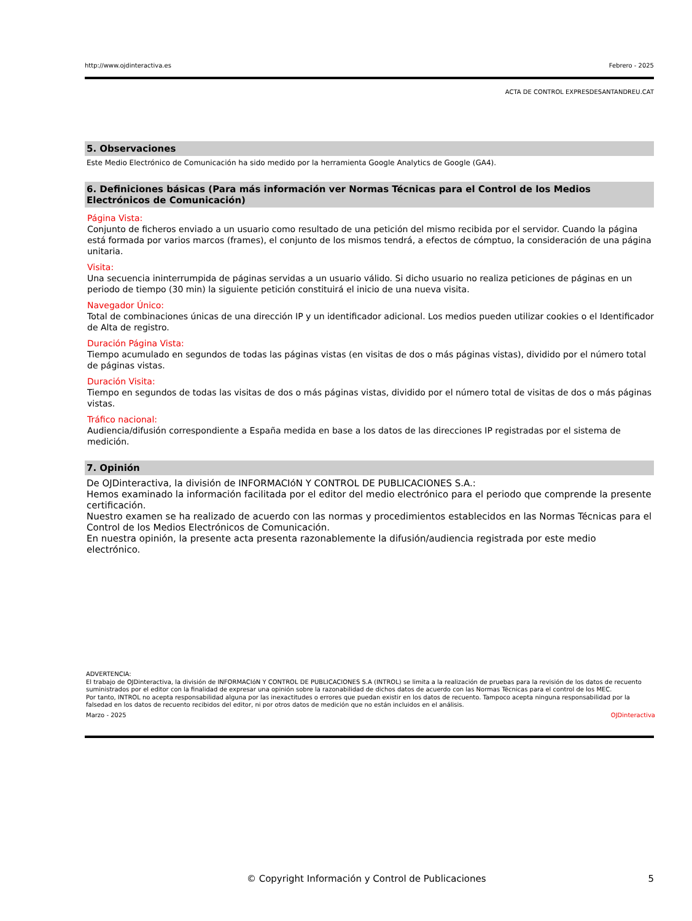http://www.ojdinteractiva.es Febrero - 2025
ACTA DE CONTROL EXPRESDESANTANDREU.CAT
5. Observaciones
Este Medio Electrónico de Comunicación ha sido medido por la herramienta Google Analytics de Google (GA4).
6. Definiciones básicas (Para más información ver Normas Técnicas para el Control de los Medios Electrónicos de Comunicación)
Página Vista:
Conjunto de ficheros enviado a un usuario como resultado de una petición del mismo recibida por el servidor. Cuando la página está formada por varios marcos (frames), el conjunto de los mismos tendrá, a efectos de cómptuo, la consideración de una página unitaria.
Visita:
Una secuencia ininterrumpida de páginas servidas a un usuario válido. Si dicho usuario no realiza peticiones de páginas en un periodo de tiempo (30 min) la siguiente petición constituirá el inicio de una nueva visita.
Navegador Único:
Total de combinaciones únicas de una dirección IP y un identificador adicional. Los medios pueden utilizar cookies o el Identificador de Alta de registro.
Duración Página Vista:
Tiempo acumulado en segundos de todas las páginas vistas (en visitas de dos o más páginas vistas), dividido por el número total de páginas vistas.
Duración Visita:
Tiempo en segundos de todas las visitas de dos o más páginas vistas, dividido por el número total de visitas de dos o más páginas vistas.
Tráfico nacional:
Audiencia/difusión correspondiente a España medida en base a los datos de las direcciones IP registradas por el sistema de medición.
7. Opinión
De OJDinteractiva, la división de INFORMACIóN Y CONTROL DE PUBLICACIONES S.A.:
Hemos examinado la información facilitada por el editor del medio electrónico para el periodo que comprende la presente certificación.
Nuestro examen se ha realizado de acuerdo con las normas y procedimientos establecidos en las Normas Técnicas para el Control de los Medios Electrónicos de Comunicación.
En nuestra opinión, la presente acta presenta razonablemente la difusión/audiencia registrada por este medio electrónico.
ADVERTENCIA:
El trabajo de OJDinteractiva, la división de INFORMACIóN Y CONTROL DE PUBLICACIONES S.A (INTROL) se limita a la realización de pruebas para la revisión de los datos de recuento suministrados por el editor con la finalidad de expresar una opinión sobre la razonabilidad de dichos datos de acuerdo con las Normas Técnicas para el control de los MEC.
Por tanto, INTROL no acepta responsabilidad alguna por las inexactitudes o errores que puedan existir en los datos de recuento. Tampoco acepta ninguna responsabilidad por la falsedad en los datos de recuento recibidos del editor, ni por otros datos de medición que no están incluidos en el análisis.
Marzo - 2025 OJDinteractiva
© Copyright Información y Control de Publicaciones 5